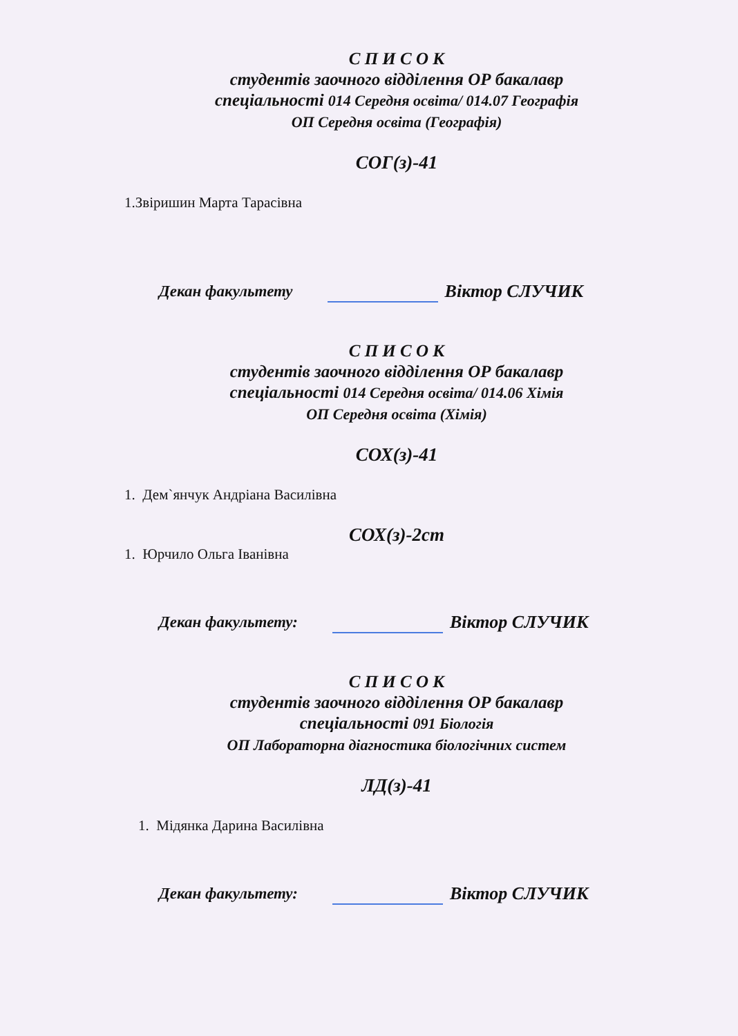С П И С О К
студентів заочного відділення ОР бакалавр
спеціальності 014 Середня освіта/ 014.07 Географія
ОП Середня освіта (Географія)
СОГ(з)-41
1.Звіришин Марта Тарасівна
Декан факультету Віктор СЛУЧИК
С П И С О К
студентів заочного відділення ОР бакалавр
спеціальності 014 Середня освіта/ 014.06 Хімія
ОП Середня освіта (Хімія)
СОХ(з)-41
1. Дем`янчук Андріана Василівна
СОХ(з)-2ст
1. Юрчило Ольга Іванівна
Декан факультету: Віктор СЛУЧИК
С П И С О К
студентів заочного відділення ОР бакалавр
спеціальності 091 Біологія
ОП Лабораторна діагностика біологічних систем
ЛД(з)-41
1. Мідянка Дарина Василівна
Декан факультету: Віктор СЛУЧИК